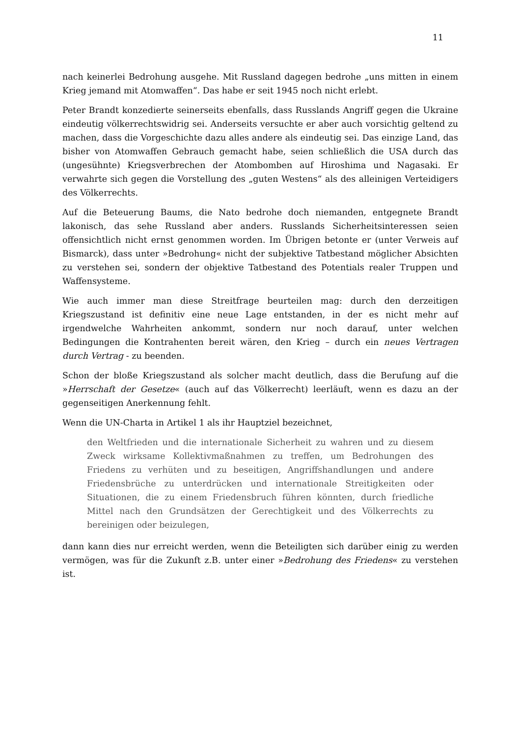11
nach keinerlei Bedrohung ausgehe. Mit Russland dagegen bedrohe „uns mitten in einem Krieg jemand mit Atomwaffen“. Das habe er seit 1945 noch nicht erlebt.
Peter Brandt konzedierte seinerseits ebenfalls, dass Russlands Angriff gegen die Ukraine eindeutig völkerrechtswidrig sei. Anderseits versuchte er aber auch vorsichtig geltend zu machen, dass die Vorgeschichte dazu alles andere als eindeutig sei. Das einzige Land, das bisher von Atomwaffen Gebrauch gemacht habe, seien schließlich die USA durch das (ungesühnte) Kriegsverbrechen der Atombomben auf Hiroshima und Nagasaki. Er verwahrte sich gegen die Vorstellung des „guten Westens“ als des alleinigen Verteidigers des Völkerrechts.
Auf die Beteuerung Baums, die Nato bedrohe doch niemanden, entgegnete Brandt lakonisch, das sehe Russland aber anders. Russlands Sicherheitsinteressen seien offensichtlich nicht ernst genommen worden. Im Übrigen betonte er (unter Verweis auf Bismarck), dass unter »Bedrohung« nicht der subjektive Tatbestand möglicher Absichten zu verstehen sei, sondern der objektive Tatbestand des Potentials realer Truppen und Waffensysteme.
Wie auch immer man diese Streitfrage beurteilen mag: durch den derzeitigen Kriegszustand ist definitiv eine neue Lage entstanden, in der es nicht mehr auf irgendwelche Wahrheiten ankommt, sondern nur noch darauf, unter welchen Bedingungen die Kontrahenten bereit wären, den Krieg – durch ein neues Vertragen durch Vertrag - zu beenden.
Schon der bloße Kriegszustand als solcher macht deutlich, dass die Berufung auf die »Herrschaft der Gesetze« (auch auf das Völkerrecht) leerläuft, wenn es dazu an der gegenseitigen Anerkennung fehlt.
Wenn die UN-Charta in Artikel 1 als ihr Hauptziel bezeichnet,
den Weltfrieden und die internationale Sicherheit zu wahren und zu diesem Zweck wirksame Kollektivmaßnahmen zu treffen, um Bedrohungen des Friedens zu verhüten und zu beseitigen, Angriffshandlungen und andere Friedensbrüche zu unterdrücken und internationale Streitigkeiten oder Situationen, die zu einem Friedensbruch führen könnten, durch friedliche Mittel nach den Grundsätzen der Gerechtigkeit und des Völkerrechts zu bereinigen oder beizulegen,
dann kann dies nur erreicht werden, wenn die Beteiligten sich darüber einig zu werden vermögen, was für die Zukunft z.B. unter einer »Bedrohung des Friedens« zu verstehen ist.